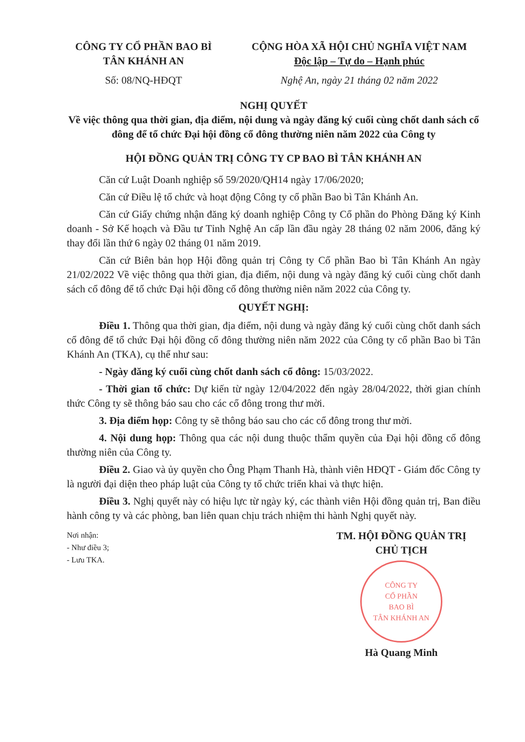CÔNG TY CỔ PHẦN BAO BÌ
TÂN KHÁNH AN
Số: 08/NQ-HĐQT
CỘNG HÒA XÃ HỘI CHỦ NGHĨA VIỆT NAM
Độc lập – Tự do – Hạnh phúc
Nghệ An, ngày 21 tháng 02 năm 2022
NGHỊ QUYẾT
Về việc thông qua thời gian, địa điểm, nội dung và ngày đăng ký cuối cùng chốt danh sách cổ đông để tổ chức Đại hội đồng cổ đông thường niên năm 2022 của Công ty
HỘI ĐỒNG QUẢN TRỊ CÔNG TY CP BAO BÌ TÂN KHÁNH AN
Căn cứ Luật Doanh nghiệp số 59/2020/QH14 ngày 17/06/2020;
Căn cứ Điều lệ tổ chức và hoạt động Công ty cổ phần Bao bì Tân Khánh An.
Căn cứ Giấy chứng nhận đăng ký doanh nghiệp Công ty Cổ phần do Phòng Đăng ký Kinh doanh - Sở Kế hoạch và Đầu tư Tỉnh Nghệ An cấp lần đầu ngày 28 tháng 02 năm 2006, đăng ký thay đổi lần thứ 6 ngày 02 tháng 01 năm 2019.
Căn cứ Biên bản họp Hội đồng quản trị Công ty Cổ phần Bao bì Tân Khánh An ngày 21/02/2022 Về việc thông qua thời gian, địa điểm, nội dung và ngày đăng ký cuối cùng chốt danh sách cổ đông để tổ chức Đại hội đồng cổ đông thường niên năm 2022 của Công ty.
QUYẾT NGHỊ:
Điều 1. Thông qua thời gian, địa điểm, nội dung và ngày đăng ký cuối cùng chốt danh sách cổ đông để tổ chức Đại hội đồng cổ đông thường niên năm 2022 của Công ty cổ phần Bao bì Tân Khánh An (TKA), cụ thể như sau:
- Ngày đăng ký cuối cùng chốt danh sách cổ đông: 15/03/2022.
- Thời gian tổ chức: Dự kiến từ ngày 12/04/2022 đến ngày 28/04/2022, thời gian chính thức Công ty sẽ thông báo sau cho các cổ đông trong thư mời.
3. Địa điểm họp: Công ty sẽ thông báo sau cho các cổ đông trong thư mời.
4. Nội dung họp: Thông qua các nội dung thuộc thẩm quyền của Đại hội đồng cổ đông thường niên của Công ty.
Điều 2. Giao và ủy quyền cho Ông Phạm Thanh Hà, thành viên HĐQT - Giám đốc Công ty là người đại diện theo pháp luật của Công ty tổ chức triển khai và thực hiện.
Điều 3. Nghị quyết này có hiệu lực từ ngày ký, các thành viên Hội đồng quản trị, Ban điều hành công ty và các phòng, ban liên quan chịu trách nhiệm thi hành Nghị quyết này.
Nơi nhận:
- Như điều 3;
- Lưu TKA.
TM. HỘI ĐỒNG QUẢN TRỊ
CHỦ TỊCH
CÔNG TY
CỔ PHẦN
BAO BÌ
TÂN KHÁNH AN
Hà Quang Minh